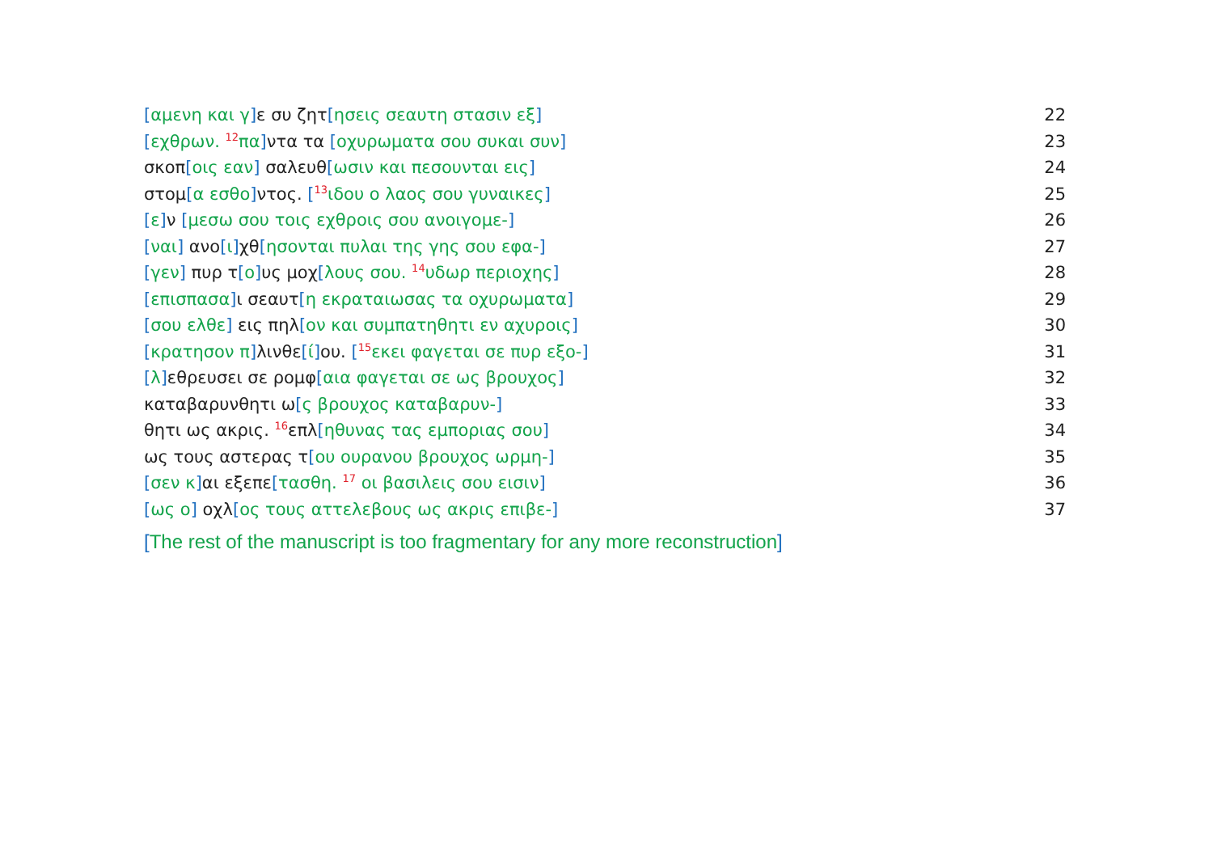[αμενη και γ] ε συ ζητ[ησεις σεαυτη στασιν εξ] 22
[εχθρων. <sup>12</sup>πα] ντα τα [οχυρωματα σου συκαι συν] 23
σκοπ[οις εαν] σαλευθ[ωσιν και πεσουνται εις] 24
στομ[α εσθο] ντος. [<sup>13</sup>ιδου ο λαος σου γυναικες] 25
[ε] ν [μεσω σου τοις εχθροις σου ανοιγομε-] 26
[ναι] ανο[ι] χθ[ησονται πυλαι της γης σου εφα-] 27
[γεν] πυρ τ[ο] υς μοχ[λους σου. <sup>14</sup>υδωρ περιοχης] 28
[επισπασα] ι σεαυτ[η εκραταιωσας τα οχυρωματα] 29
[σου ελθε] εις πηλ[ον και συμπατηθητι εν αχυροις] 30
[κρατησον π] λινθε[ί] ου. [<sup>15</sup>εκει φαγεται σε πυρ εξο-] 31
[λ] εθρευσει σε ρομφ[αια φαγεται σε ως βρουχος] 32
καταβαρυνθητι ω[ς βρουχος καταβαρυν-] 33
θητι ως ακρις. <sup>16</sup>επλ[ηθυνας τας εμποριας σου] 34
ως τους αστερας τ[ου ουρανου βρουχος ωρμη-] 35
[σεν κ] αι εξεπε[τασθη. <sup>17</sup> οι βασιλεις σου εισιν] 36
[ως ο] οχλ[ος τους αττελεβους ως ακρις επιβε-] 37
[The rest of the manuscript is too fragmentary for any more reconstruction]